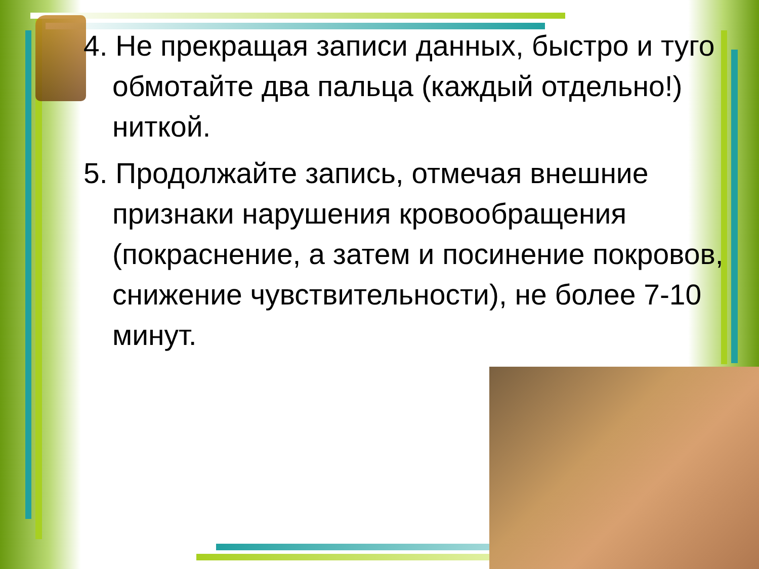4. Не прекращая записи данных, быстро и туго обмотайте два пальца (каждый отдельно!) ниткой.
5. Продолжайте запись, отмечая внешние признаки нарушения кровообращения (покраснение, а затем и посинение покровов, снижение чувствительности), не более 7-10 минут.